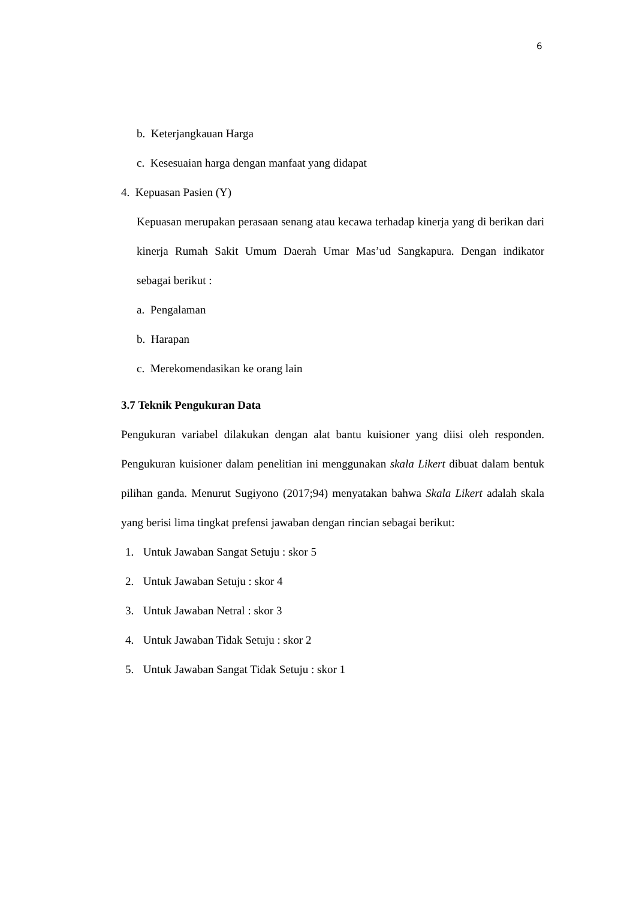6
b. Keterjangkauan Harga
c. Kesesuaian harga dengan manfaat yang didapat
4. Kepuasan Pasien (Y)
Kepuasan merupakan perasaan senang atau kecawa terhadap kinerja yang di berikan dari kinerja Rumah Sakit Umum Daerah Umar Mas’ud Sangkapura. Dengan indikator sebagai berikut :
a. Pengalaman
b. Harapan
c. Merekomendasikan ke orang lain
3.7 Teknik Pengukuran Data
Pengukuran variabel dilakukan dengan alat bantu kuisioner yang diisi oleh responden. Pengukuran kuisioner dalam penelitian ini menggunakan skala Likert dibuat dalam bentuk pilihan ganda. Menurut Sugiyono (2017;94) menyatakan bahwa Skala Likert adalah skala yang berisi lima tingkat prefensi jawaban dengan rincian sebagai berikut:
1. Untuk Jawaban Sangat Setuju : skor 5
2. Untuk Jawaban Setuju : skor 4
3. Untuk Jawaban Netral : skor 3
4. Untuk Jawaban Tidak Setuju : skor 2
5. Untuk Jawaban Sangat Tidak Setuju : skor 1